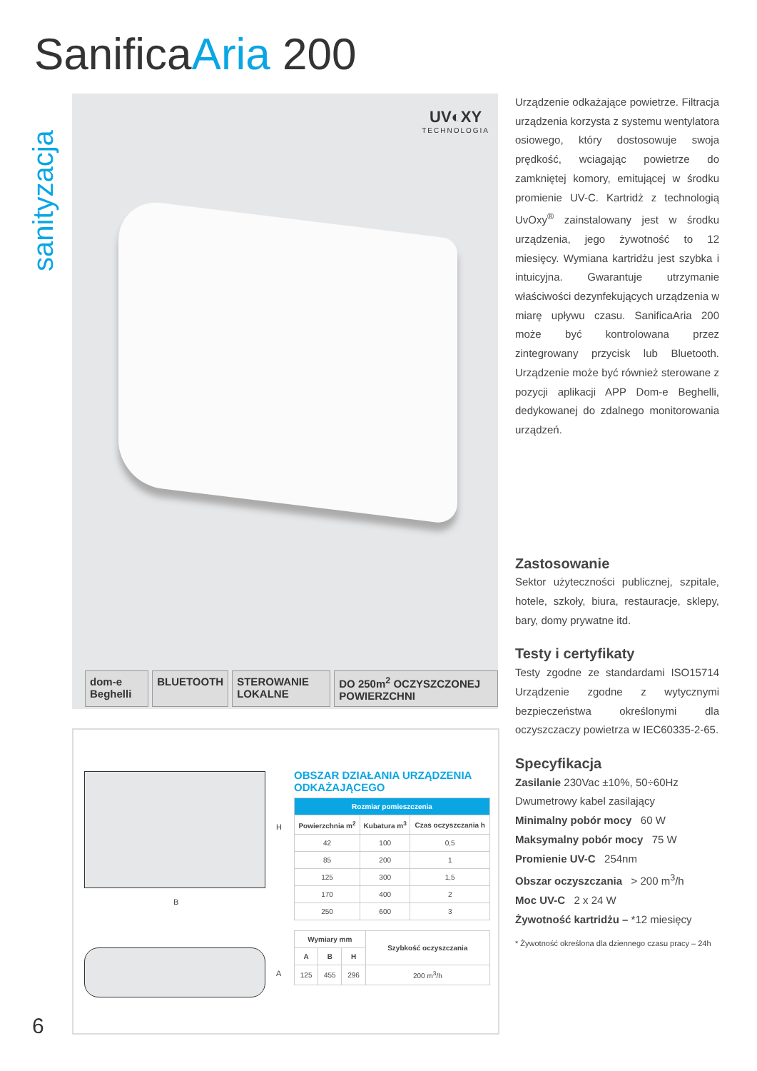SanificaAria 200
sanityzacja
UV◐XY
TECHNOLOGIA
dom-e Beghelli BLUETOOTH STEROWANIE LOKALNE DO 250m<sup>2</sup> OCZYSZCZONEJ POWIERZCHNI
H
B
A
OBSZAR DZIAŁANIA URZĄDZENIA ODKAŻAJĄCEGO
| Rozmiar pomieszczenia | | |
| --- | --- | --- |
| Powierzchnia m<sup>2</sup> | Kubatura m<sup>3</sup> | Czas oczyszczania h |
| 42 | 100 | 0,5 |
| 85 | 200 | 1 |
| 125 | 300 | 1,5 |
| 170 | 400 | 2 |
| 250 | 600 | 3 |
| Wymiary mm | | | Szybkość oczyszczania |
| --- | --- | --- | --- |
| A | B | H | |
| 125 | 455 | 296 | 200 m<sup>3</sup>/h |
6
Urządzenie odkażające powietrze. Filtracja urządzenia korzysta z systemu wentylatora osiowego, który dostosowuje swoja prędkość, wciagając powietrze do zamkniętej komory, emitującej w środku promienie UV-C. Kartridż z technologią UvOxy<sup>®</sup> zainstalowany jest w środku urządzenia, jego żywotność to 12 miesięcy. Wymiana kartridżu jest szybka i intuicyjna. Gwarantuje utrzymanie właściwości dezynfekujących urządzenia w miarę upływu czasu. SanificaAria 200 może być kontrolowana przez zintegrowany przycisk lub Bluetooth. Urządzenie może być również sterowane z pozycji aplikacji APP Dom-e Beghelli, dedykowanej do zdalnego monitorowania urządzeń.
Zastosowanie
Sektor użyteczności publicznej, szpitale, hotele, szkoły, biura, restauracje, sklepy, bary, domy prywatne itd.
Testy i certyfikaty
Testy zgodne ze standardami ISO15714 Urządzenie zgodne z wytycznymi bezpieczeństwa określonymi dla oczyszczaczy powietrza w IEC60335-2-65.
Specyfikacja
Zasilanie 230Vac ±10%, 50÷60Hz
Dwumetrowy kabel zasilający
Minimalny pobór mocy 60 W
Maksymalny pobór mocy 75 W
Promienie UV-C 254nm
Obszar oczyszczania > 200 m<sup>3</sup>/h
Moc UV-C 2 x 24 W
Żywotność kartridżu – *12 miesięcy
* Żywotność określona dla dziennego czasu pracy – 24h